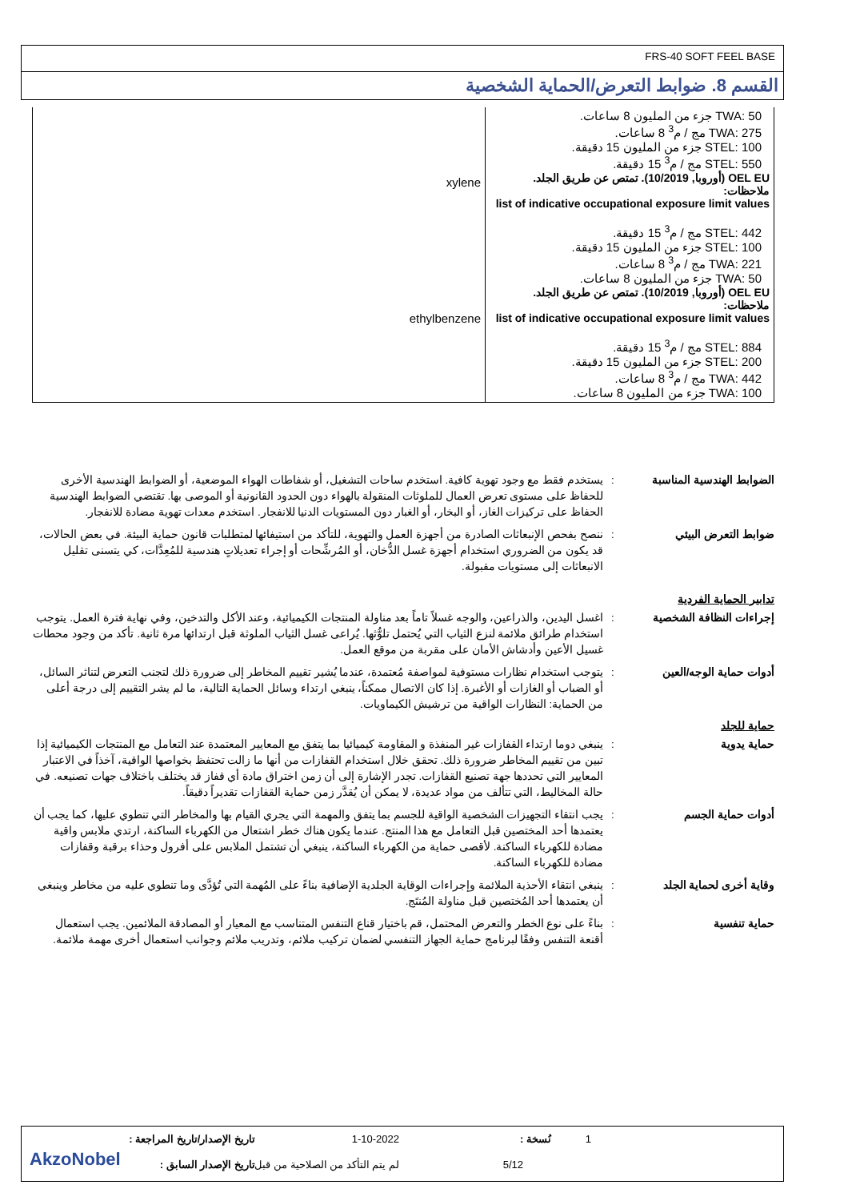FRS-40 SOFT FEEL BASE
القسم 8. ضوابط التعرض/الحماية الشخصية
| TWA: 50 جزء من المليون 8 ساعات. TWA: 275 مج / م<sup>3</sup> 8 ساعات. STEL: 100 جزء من المليون 15 دقيقة. STEL: 550 مج / م<sup>3</sup> 15 دقيقة. OEL EU (أوروبا, 10/2019). تمتص عن طريق الجلد. ملاحظات: list of indicative occupational exposure limit values STEL: 442 مج / م<sup>3</sup> 15 دقيقة. STEL: 100 جزء من المليون 15 دقيقة. TWA: 221 مج / م<sup>3</sup> 8 ساعات. TWA: 50 جزء من المليون 8 ساعات. OEL EU (أوروبا, 10/2019). تمتص عن طريق الجلد. ملاحظات: list of indicative occupational exposure limit values STEL: 884 مج / م<sup>3</sup> 15 دقيقة. STEL: 200 جزء من المليون 15 دقيقة. TWA: 442 مج / م<sup>3</sup> 8 ساعات. TWA: 100 جزء من المليون 8 ساعات. | xylene ethylbenzene |
الضوابط الهندسية المناسبة
: يستخدم فقط مع وجود تهوية كافية. استخدم ساحات التشغيل، أو شفاطات الهواء الموضعية، أو الضوابط الهندسية الأخرى للحفاظ على مستوى تعرض العمال للملوثات المنقولة بالهواء دون الحدود القانونية أو الموصى بها. تقتضي الضوابط الهندسية الحفاظ على تركيزات الغاز، أو البخار، أو الغبار دون المستويات الدنيا للانفجار. استخدم معدات تهوية مضادة للانفجار.
ضوابط التعرض البيئي : ننصح بفحص الإنبعاثات الصادرة من أجهزة العمل والتهوية، للتأكد من استيفائها لمتطلبات قانون حماية البيئة. في بعض الحالات، قد يكون من الضروري استخدام أجهزة غسل الدُّخان، أو المُرشِّحات أو إجراء تعديلاتٍ هندسية للمُعِدَّات، كي يتسنى تقليل الانبعاثات إلى مستويات مقبولة.
تدابير الحماية الفردية
إجراءات النظافة الشخصية : اغسل اليدين، والذراعين، والوجه غسلاً تاماً بعد مناولة المنتجات الكيميائية، وعند الأكل والتدخين، وفي نهاية فترة العمل. يتوجب استخدام طرائق ملائمة لنزع الثياب التي يُحتمل تلوُّثها. يُراعى غسل الثياب الملوثة قبل ارتدائها مرة ثانية. تأكد من وجود محطات غسيل الأعين وأدشاش الأمان على مقربة من موقع العمل.
أدوات حماية الوجه/العين : يتوجب استخدام نظارات مستوفية لمواصفة مُعتمدة، عندما يُشير تقييم المخاطر إلى ضرورة ذلك لتجنب التعرض لتناثر السائل، أو الضباب أو الغازات أو الأغبرة. إذا كان الاتصال ممكناً، ينبغي ارتداء وسائل الحماية التالية، ما لم يشر التقييم إلى درجة أعلى من الحماية: النظارات الواقية من ترشيش الكيماويات.
حماية للجلد
حماية يدوية : ينبغي دوما ارتداء القفازات غير المنفذة و المقاومة كيميائيا بما يتفق مع المعايير المعتمدة عند التعامل مع المنتجات الكيميائية إذا تبين من تقييم المخاطر ضرورة ذلك. تحقق خلال استخدام القفازات من أنها ما زالت تحتفظ بخواصها الواقية، آخذاً في الاعتبار المعايير التي تحددها جهة تصنيع القفازات. تجدر الإشارة إلى أن زمن اختراق مادة أي قفاز قد يختلف باختلاف جهات تصنيعه. في حالة المخاليط، التي تتألف من مواد عديدة، لا يمكن أن يُقدَّر زمن حماية القفازات تقديراً دقيقاً.
أدوات حماية الجسم : يجب انتقاء التجهيزات الشخصية الواقية للجسم بما يتفق والمهمة التي يجري القيام بها والمخاطر التي تنطوي عليها، كما يجب أن يعتمدها أحد المختصين قبل التعامل مع هذا المنتج. عندما يكون هناك خطر اشتعال من الكهرباء الساكنة، ارتدي ملابس واقية مضادة للكهرباء الساكنة. لأقصى حماية من الكهرباء الساكنة، ينبغي أن تشتمل الملابس على أفرول وحذاء برقبة وقفازات مضادة للكهرباء الساكنة.
وقاية أخرى لحماية الجلد : ينبغي انتقاء الأحذية الملائمة وإجراءات الوقاية الجلدية الإضافية بناءً على المُهمة التي تُؤدَّى وما تنطوي عليه من مخاطر وينبغي أن يعتمدها أحد المُختصين قبل مناولة المُنتَج.
حماية تنفسية : بناءً على نوع الخطر والتعرض المحتمل، قم باختيار قناع التنفس المتناسب مع المعيار أو المصادقة الملائمين. يجب استعمال أقنعة التنفس وفقًا لبرنامج حماية الجهاز التنفسي لضمان تركيب ملائم، وتدريب ملائم وجوانب استعمال أخرى مهمة ملائمة.
تاريخ الإصدار/تاريخ المراجعة : 1-10-2022 نُسخة : 1
تاريخ الإصدار السابق :
لم يتم التأكد من الصلاحية من قبل
5/12 AkzoNobel